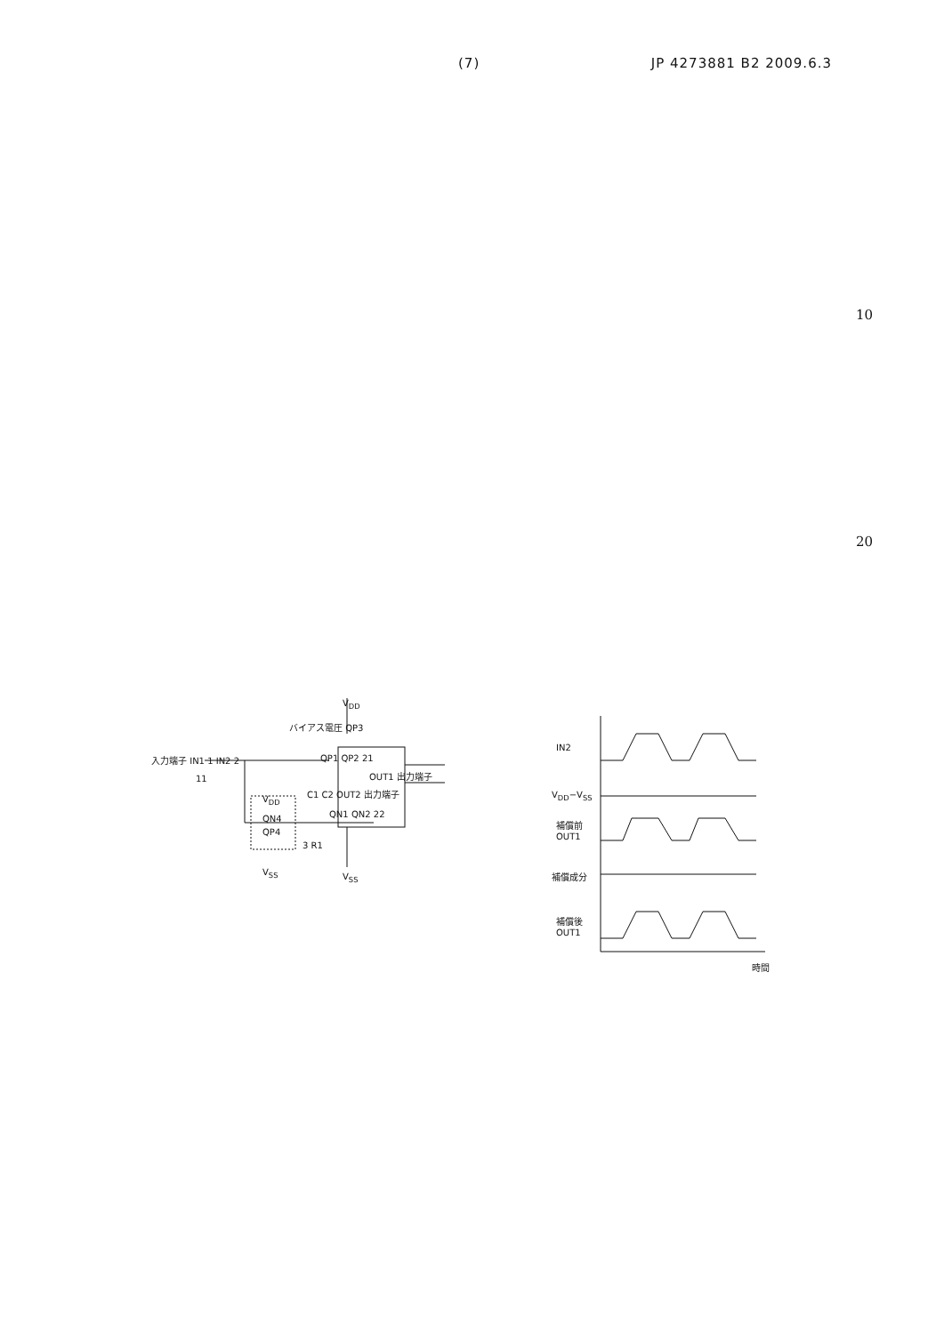(7) JP 4273881 B2 2009.6.3
10
20
V<sub>DD</sub>
バイアス電圧 QP3
入力端子 IN1 1 IN2 2 QP1 QP2 21
OUT1 出力端子
C1 C2 OUT2 出力端子
11
V<sub>DD</sub>
QN4 QN1 QN2 22
QP4
3 R1
V<sub>SS</sub> V<sub>SS</sub>
IN2
V<sub>DD</sub>−V<sub>SS</sub>
補償前
OUT1
補償成分
補償後
OUT1
時間